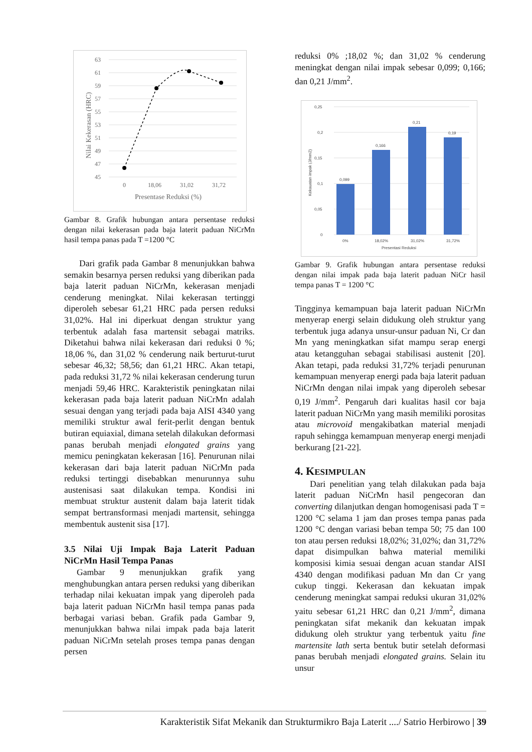63
61
59
57
55
53
51
49
47
45
0
18,06
31,02
31,72
Presentase Reduksi (%)
Nilai Kekerasan (HRC)
Gambar 8. Grafik hubungan antara persentase reduksi dengan nilai kekerasan pada baja laterit paduan NiCrMn hasil tempa panas pada T =1200 °C
Dari grafik pada Gambar 8 menunjukkan bahwa semakin besarnya persen reduksi yang diberikan pada baja laterit paduan NiCrMn, kekerasan menjadi cenderung meningkat. Nilai kekerasan tertinggi diperoleh sebesar 61,21 HRC pada persen reduksi 31,02%. Hal ini diperkuat dengan struktur yang terbentuk adalah fasa martensit sebagai matriks. Diketahui bahwa nilai kekerasan dari reduksi 0 %; 18,06 %, dan 31,02 % cenderung naik berturut-turut sebesar 46,32; 58,56; dan 61,21 HRC. Akan tetapi, pada reduksi 31,72 % nilai kekerasan cenderung turun menjadi 59,46 HRC. Karakteristik peningkatan nilai kekerasan pada baja laterit paduan NiCrMn adalah sesuai dengan yang terjadi pada baja AISI 4340 yang memiliki struktur awal ferit-perlit dengan bentuk butiran equiaxial, dimana setelah dilakukan deformasi panas berubah menjadi elongated grains yang memicu peningkatan kekerasan [16]. Penurunan nilai kekerasan dari baja laterit paduan NiCrMn pada reduksi tertinggi disebabkan menurunnya suhu austenisasi saat dilakukan tempa. Kondisi ini membuat struktur austenit dalam baja laterit tidak sempat bertransformasi menjadi martensit, sehingga membentuk austenit sisa [17].
3.5 Nilai Uji Impak Baja Laterit Paduan NiCrMn Hasil Tempa Panas
Gambar 9 menunjukkan grafik yang menghubungkan antara persen reduksi yang diberikan terhadap nilai kekuatan impak yang diperoleh pada baja laterit paduan NiCrMn hasil tempa panas pada berbagai variasi beban. Grafik pada Gambar 9, menunjukkan bahwa nilai impak pada baja laterit paduan NiCrMn setelah proses tempa panas dengan persen
reduksi 0% ;18,02 %; dan 31,02 % cenderung meningkat dengan nilai impak sebesar 0,099; 0,166; dan 0,21 J/mm<sup>2</sup>.
0,25
0,2
0,15
0,1
0,05
0
0,099
0,166
0,21
0,19
0%
18,02%
31,02%
31,72%
Presentasi Reduksi
Kekauatan impak (J/mm2)
Gambar 9. Grafik hubungan antara persentase reduksi dengan nilai impak pada baja laterit paduan NiCr hasil tempa panas T = 1200 °C
Tingginya kemampuan baja laterit paduan NiCrMn menyerap energi selain didukung oleh struktur yang terbentuk juga adanya unsur-unsur paduan Ni, Cr dan Mn yang meningkatkan sifat mampu serap energi atau ketangguhan sebagai stabilisasi austenit [20]. Akan tetapi, pada reduksi 31,72% terjadi penurunan kemampuan menyerap energi pada baja laterit paduan NiCrMn dengan nilai impak yang diperoleh sebesar 0,19 J/mm<sup>2</sup>. Pengaruh dari kualitas hasil cor baja laterit paduan NiCrMn yang masih memiliki porositas atau microvoid mengakibatkan material menjadi rapuh sehingga kemampuan menyerap energi menjadi berkurang [21-22].
4. KESIMPULAN
Dari penelitian yang telah dilakukan pada baja laterit paduan NiCrMn hasil pengecoran dan converting dilanjutkan dengan homogenisasi pada T = 1200 °C selama 1 jam dan proses tempa panas pada 1200 °C dengan variasi beban tempa 50; 75 dan 100 ton atau persen reduksi 18,02%; 31,02%; dan 31,72% dapat disimpulkan bahwa material memiliki komposisi kimia sesuai dengan acuan standar AISI 4340 dengan modifikasi paduan Mn dan Cr yang cukup tinggi. Kekerasan dan kekuatan impak cenderung meningkat sampai reduksi ukuran 31,02% yaitu sebesar 61,21 HRC dan 0,21 J/mm<sup>2</sup>, dimana peningkatan sifat mekanik dan kekuatan impak didukung oleh struktur yang terbentuk yaitu fine martensite lath serta bentuk butir setelah deformasi panas berubah menjadi elongated grains. Selain itu unsur
Karakteristik Sifat Mekanik dan Strukturmikro Baja Laterit ..../ Satrio Herbirowo | 39